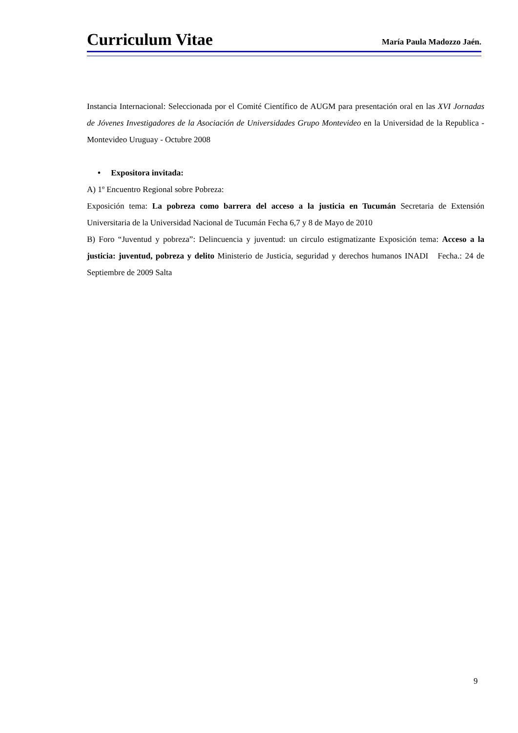Curriculum Vitae
María Paula Madozzo Jaén.
Instancia Internacional: Seleccionada por el Comité Científico de AUGM para presentación oral en las XVI Jornadas de Jóvenes Investigadores de la Asociación de Universidades Grupo Montevideo en la Universidad de la Republica - Montevideo Uruguay - Octubre 2008
• Expositora invitada:
A) 1º Encuentro Regional sobre Pobreza:
Exposición tema: La pobreza como barrera del acceso a la justicia en Tucumán Secretaria de Extensión Universitaria de la Universidad Nacional de Tucumán Fecha 6,7 y 8 de Mayo de 2010
B) Foro “Juventud y pobreza”: Delincuencia y juventud: un circulo estigmatizante Exposición tema: Acceso a la justicia: juventud, pobreza y delito Ministerio de Justicia, seguridad y derechos humanos INADI Fecha.: 24 de Septiembre de 2009 Salta
9